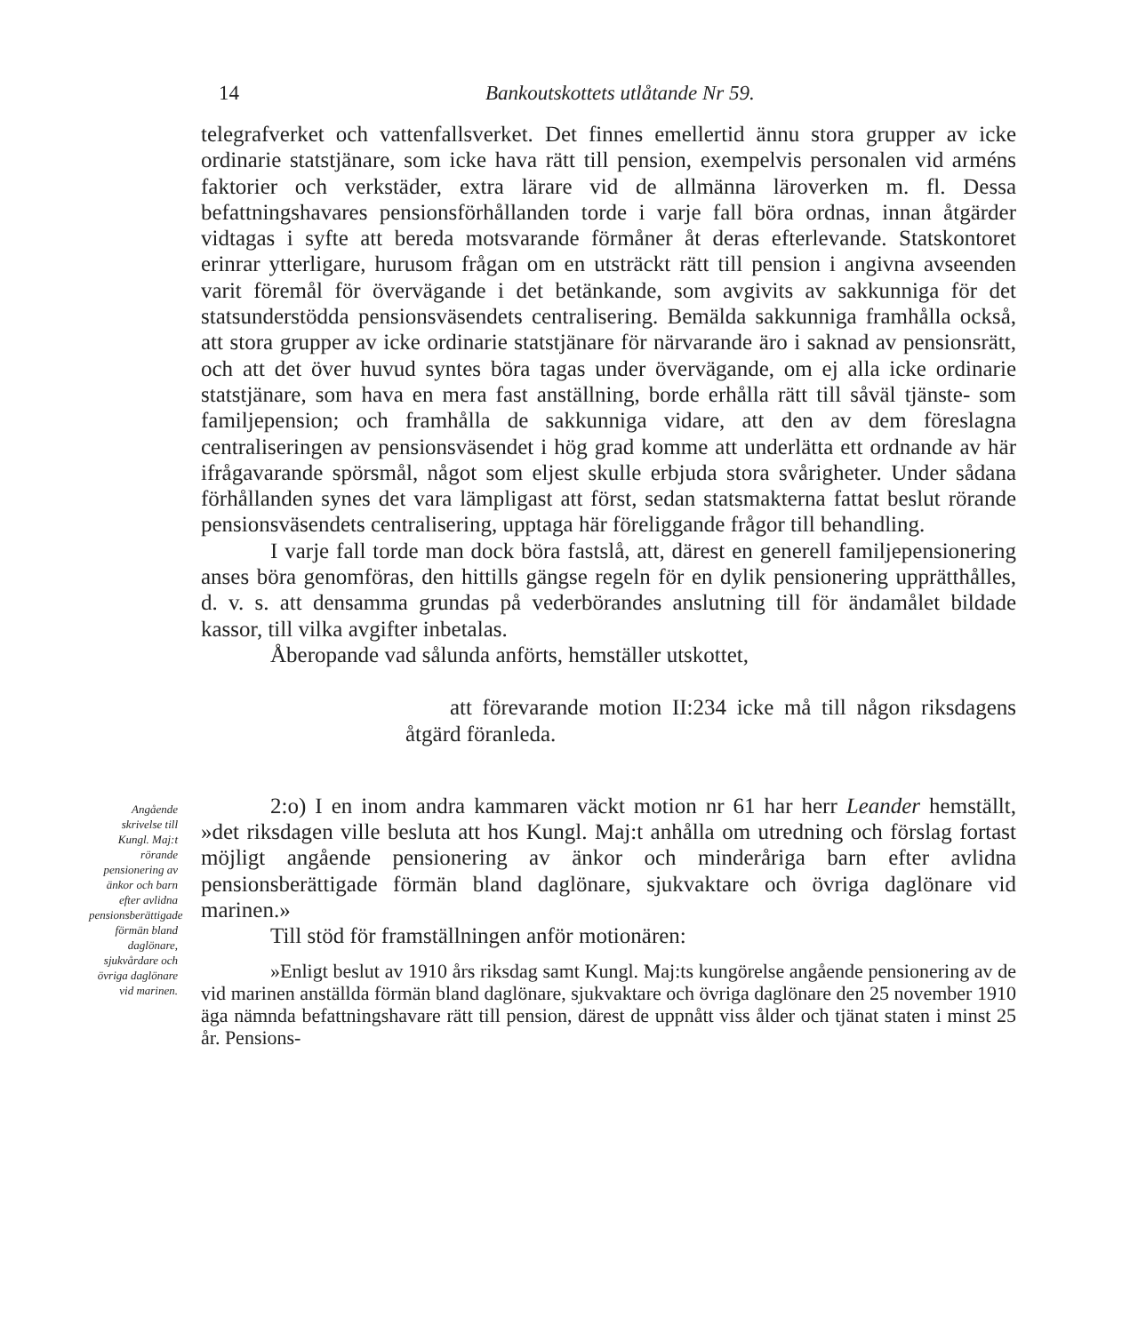14 Bankoutskottets utlåtande Nr 59.
telegrafverket och vattenfallsverket. Det finnes emellertid ännu stora grupper av icke ordinarie statstjänare, som icke hava rätt till pension, exempelvis personalen vid arméns faktorier och verkstäder, extra lärare vid de allmänna läroverken m. fl. Dessa befattningshavares pensionsförhållanden torde i varje fall böra ordnas, innan åtgärder vidtagas i syfte att bereda motsvarande förmåner åt deras efterlevande. Statskontoret erinrar ytterligare, hurusom frågan om en utsträckt rätt till pension i angivna avseenden varit föremål för övervägande i det betänkande, som avgivits av sakkunniga för det statsunderstödda pensionsväsendets centralisering. Bemälda sakkunniga framhålla också, att stora grupper av icke ordinarie statstjänare för närvarande äro i saknad av pensionsrätt, och att det över huvud syntes böra tagas under övervägande, om ej alla icke ordinarie statstjänare, som hava en mera fast anställning, borde erhålla rätt till såväl tjänste- som familjepension; och framhålla de sakkunniga vidare, att den av dem föreslagna centraliseringen av pensionsväsendet i hög grad komme att underlätta ett ordnande av här ifrågavarande spörsmål, något som eljest skulle erbjuda stora svårigheter. Under sådana förhållanden synes det vara lämpligast att först, sedan statsmakterna fattat beslut rörande pensionsväsendets centralisering, upptaga här föreliggande frågor till behandling.
I varje fall torde man dock böra fastslå, att, därest en generell familjepensionering anses böra genomföras, den hittills gängse regeln för en dylik pensionering upprätthålles, d. v. s. att densamma grundas på vederbörandes anslutning till för ändamålet bildade kassor, till vilka avgifter inbetalas.
Åberopande vad sålunda anförts, hemställer utskottet,
att förevarande motion II:234 icke må till någon riksdagens åtgärd föranleda.
Angående skrivelse till Kungl. Maj:t rörande pensionering av änkor och barn efter avlidna pensionsberättigade förmän bland daglönare, sjukvårdare och övriga daglönare vid marinen.
2:o) I en inom andra kammaren väckt motion nr 61 har herr Leander hemställt, »det riksdagen ville besluta att hos Kungl. Maj:t anhålla om utredning och förslag fortast möjligt angående pensionering av änkor och minderåriga barn efter avlidna pensionsberättigade förmän bland daglönare, sjukvaktare och övriga daglönare vid marinen.»
Till stöd för framställningen anför motionären:
»Enligt beslut av 1910 års riksdag samt Kungl. Maj:ts kungörelse angående pensionering av de vid marinen anställda förmän bland daglönare, sjukvaktare och övriga daglönare den 25 november 1910 äga nämnda befattningshavare rätt till pension, därest de uppnått viss ålder och tjänat staten i minst 25 år. Pensions-